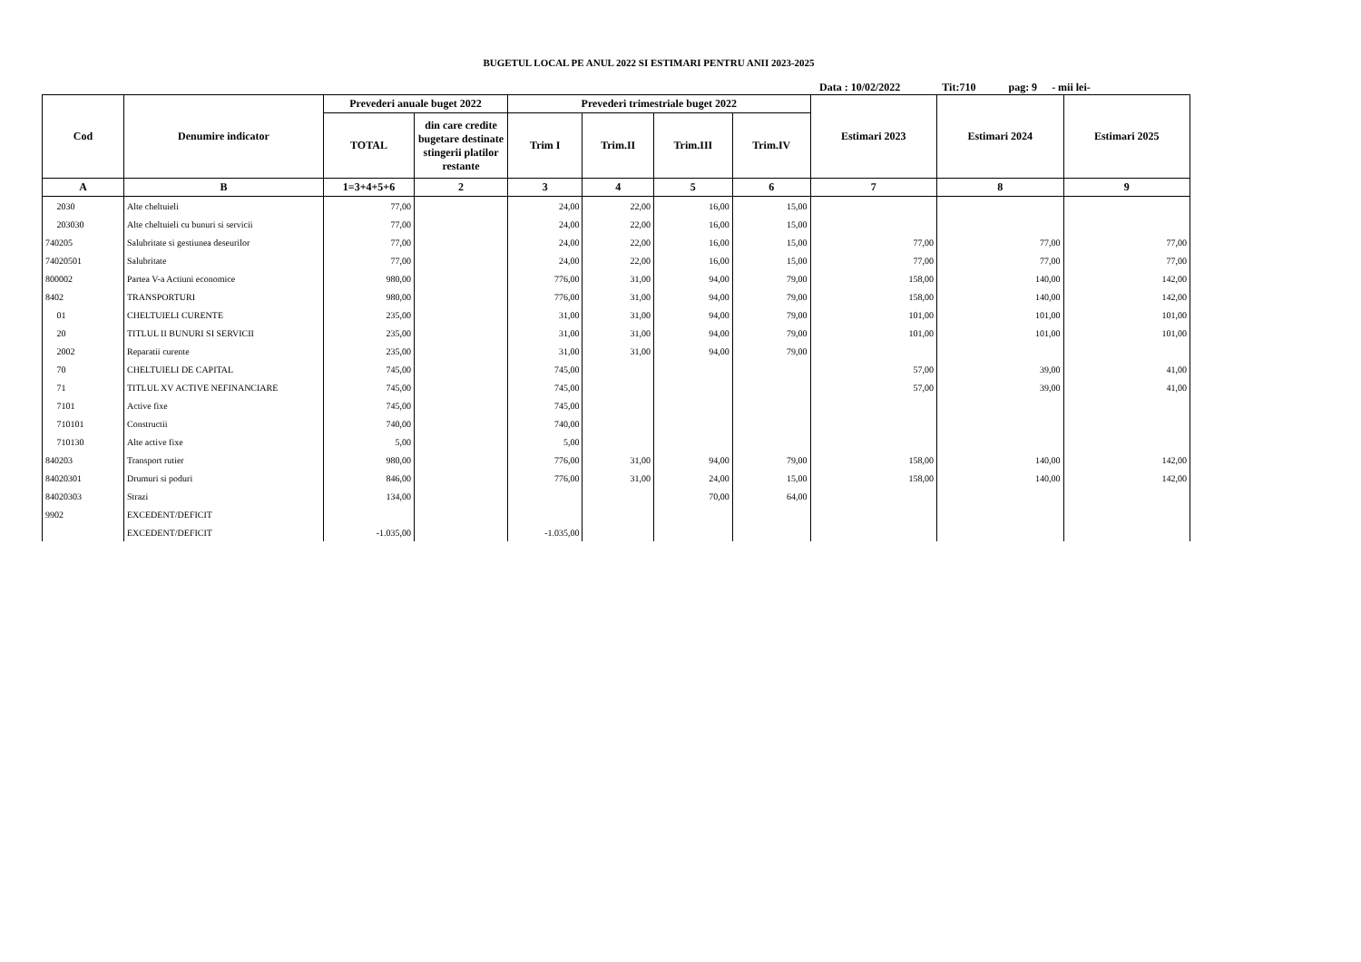BUGETUL LOCAL PE ANUL 2022 SI ESTIMARI PENTRU ANII 2023-2025
Data : 10/02/2022 Tit:710 pag: 9 - mii lei-
| Cod | Denumire indicator | Prevederi anuale buget 2022 | | Prevederi trimestriale buget 2022 | | | | Estimari 2023 | Estimari 2024 | Estimari 2025 |
| --- | --- | --- | --- | --- | --- | --- | --- | --- | --- | --- |
| | | TOTAL | din care credite bugetare destinate stingerii platilor restante | Trim I | Trim.II | Trim.III | Trim.IV | | | |
| A | B | 1=3+4+5+6 | 2 | 3 | 4 | 5 | 6 | 7 | 8 | 9 |
| 2030 | Alte cheltuieli | 77,00 | | 24,00 | 22,00 | 16,00 | 15,00 | | | |
| 203030 | Alte cheltuieli cu bunuri si servicii | 77,00 | | 24,00 | 22,00 | 16,00 | 15,00 | | | |
| 740205 | Salubritate si gestiunea deseurilor | 77,00 | | 24,00 | 22,00 | 16,00 | 15,00 | 77,00 | 77,00 | 77,00 |
| 74020501 | Salubritate | 77,00 | | 24,00 | 22,00 | 16,00 | 15,00 | 77,00 | 77,00 | 77,00 |
| 800002 | Partea V-a Actiuni economice | 980,00 | | 776,00 | 31,00 | 94,00 | 79,00 | 158,00 | 140,00 | 142,00 |
| 8402 | TRANSPORTURI | 980,00 | | 776,00 | 31,00 | 94,00 | 79,00 | 158,00 | 140,00 | 142,00 |
| 01 | CHELTUIELI CURENTE | 235,00 | | 31,00 | 31,00 | 94,00 | 79,00 | 101,00 | 101,00 | 101,00 |
| 20 | TITLUL II BUNURI SI SERVICII | 235,00 | | 31,00 | 31,00 | 94,00 | 79,00 | 101,00 | 101,00 | 101,00 |
| 2002 | Reparatii curente | 235,00 | | 31,00 | 31,00 | 94,00 | 79,00 | | | |
| 70 | CHELTUIELI DE CAPITAL | 745,00 | | 745,00 | | | | 57,00 | 39,00 | 41,00 |
| 71 | TITLUL XV ACTIVE NEFINANCIARE | 745,00 | | 745,00 | | | | 57,00 | 39,00 | 41,00 |
| 7101 | Active fixe | 745,00 | | 745,00 | | | | | | |
| 710101 | Constructii | 740,00 | | 740,00 | | | | | | |
| 710130 | Alte active fixe | 5,00 | | 5,00 | | | | | | |
| 840203 | Transport rutier | 980,00 | | 776,00 | 31,00 | 94,00 | 79,00 | 158,00 | 140,00 | 142,00 |
| 84020301 | Drumuri si poduri | 846,00 | | 776,00 | 31,00 | 24,00 | 15,00 | 158,00 | 140,00 | 142,00 |
| 84020303 | Strazi | 134,00 | | | | 70,00 | 64,00 | | | |
| 9902 | EXCEDENT/DEFICIT | | | | | | | | | |
| | EXCEDENT/DEFICIT | -1.035,00 | | -1.035,00 | | | | | | |